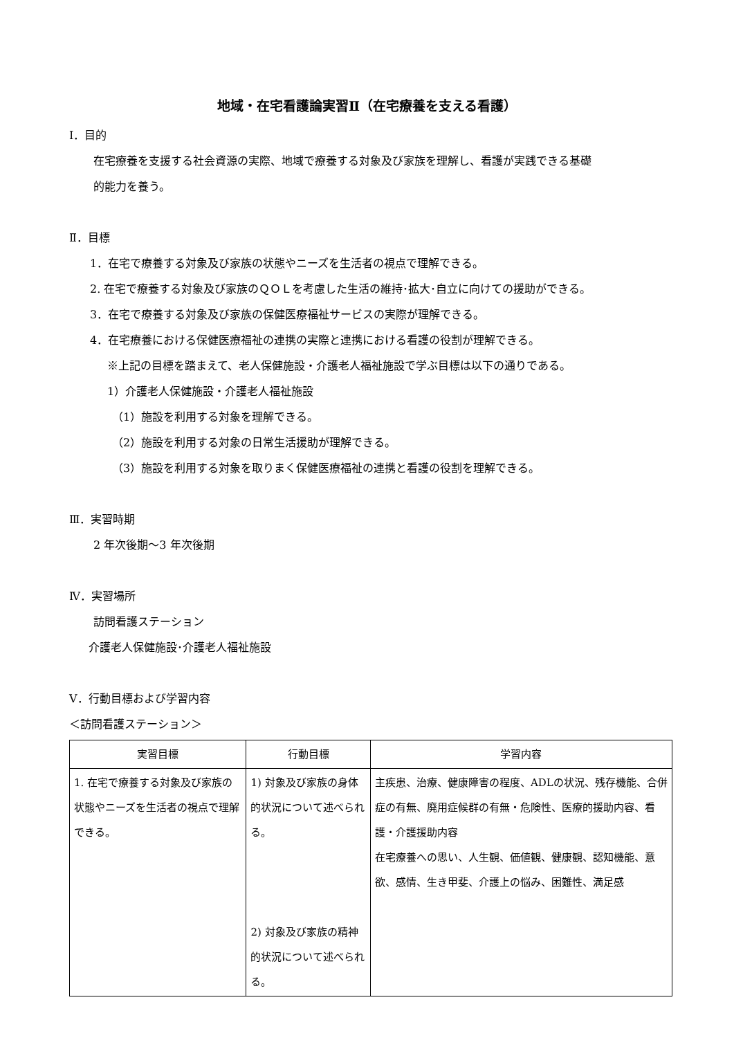地域・在宅看護論実習Ⅱ（在宅療養を支える看護）
Ⅰ．目的
在宅療養を支援する社会資源の実際、地域で療養する対象及び家族を理解し、看護が実践できる基礎
的能力を養う。
Ⅱ．目標
1．在宅で療養する対象及び家族の状態やニーズを生活者の視点で理解できる。
2. 在宅で療養する対象及び家族のＱＯＬを考慮した生活の維持･拡大･自立に向けての援助ができる。
3．在宅で療養する対象及び家族の保健医療福祉サービスの実際が理解できる。
4．在宅療養における保健医療福祉の連携の実際と連携における看護の役割が理解できる。
※上記の目標を踏まえて、老人保健施設・介護老人福祉施設で学ぶ目標は以下の通りである。
1）介護老人保健施設・介護老人福祉施設
（1）施設を利用する対象を理解できる。
（2）施設を利用する対象の日常生活援助が理解できる。
（3）施設を利用する対象を取りまく保健医療福祉の連携と看護の役割を理解できる。
Ⅲ．実習時期
2 年次後期～3 年次後期
Ⅳ．実習場所
訪問看護ステーション
介護老人保健施設･介護老人福祉施設
Ⅴ．行動目標および学習内容
＜訪問看護ステーション＞
| 実習目標 | 行動目標 | 学習内容 |
| --- | --- | --- |
| 1. 在宅で療養する対象及び家族の状態やニーズを生活者の視点で理解できる。 | 1) 対象及び家族の身体的状況について述べられる。 2) 対象及び家族の精神的状況について述べられる。 | 主疾患、治療、健康障害の程度、ADLの状況、残存機能、合併症の有無、廃用症候群の有無・危険性、医療的援助内容、看護・介護援助内容 在宅療養への思い、人生観、価値観、健康観、認知機能、意欲、感情、生き甲斐、介護上の悩み、困難性、満足感 |